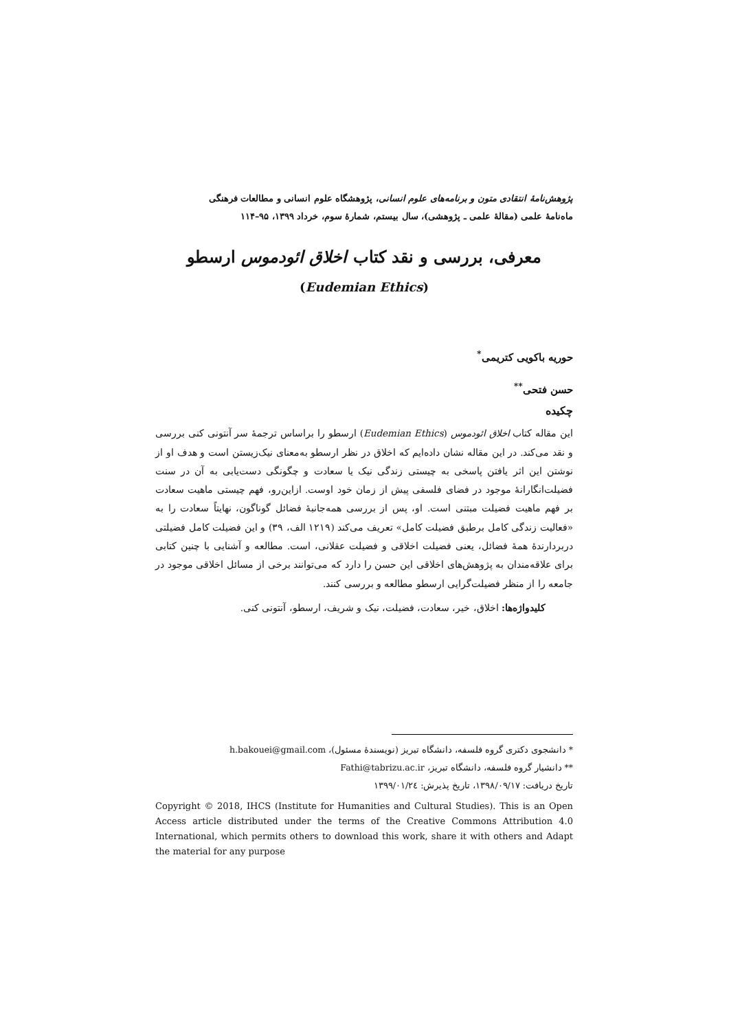پژوهش‌نامهٔ انتقادی متون و برنامه‌های علوم انسانی، پژوهشگاه علوم انسانی و مطالعات فرهنگی
ماه‌نامهٔ علمی (مقالهٔ علمی ـ پژوهشی)، سال بیستم، شمارهٔ سوم، خرداد ۱۳۹۹، ۹۵–۱۱۴
معرفی، بررسی و نقد کتاب اخلاق ائودموس ارسطو
(Eudemian Ethics)
حوریه باکویی کتریمی<sup>*</sup>
حسن فتحی<sup>**</sup>
چکیده
این مقاله کتاب اخلاق ائودموس (Eudemian Ethics) ارسطو را براساس ترجمهٔ سر آنتونی کنی بررسی و نقد می‌کند. در این مقاله نشان داده‌ایم که اخلاق در نظر ارسطو به‌معنای نیک‌زیستن است و هدف او از نوشتن این اثر یافتن پاسخی به چیستی زندگی نیک یا سعادت و چگونگی دست‌یابی به آن در سنت فضیلت‌انگارانهٔ موجود در فضای فلسفی پیش از زمان خود اوست. ازاین‌رو، فهم چیستی ماهیت سعادت بر فهم ماهیت فضیلت مبتنی است. او، پس از بررسی همه‌جانبهٔ فضائل گوناگون، نهایتاً سعادت را به «فعالیت زندگی کامل برطبق فضیلت کامل» تعریف می‌کند (۱۲۱۹ الف، ۳۹) و این فضیلت کامل فضیلتی دربردارندهٔ همهٔ فضائل، یعنی فضیلت اخلاقی و فضیلت عقلانی، است. مطالعه و آشنایی با چنین کتابی برای علاقه‌مندان به پژوهش‌های اخلاقی این حسن را دارد که می‌توانند برخی از مسائل اخلاقی موجود در جامعه را از منظر فضیلت‌گرایی ارسطو مطالعه و بررسی کنند.
کلیدواژه‌ها: اخلاق، خیر، سعادت، فضیلت، نیک و شریف، ارسطو، آنتونی کنی.
* دانشجوی دکتری گروه فلسفه، دانشگاه تبریز (نویسندهٔ مسئول)، h.bakouei@gmail.com
** دانشیار گروه فلسفه، دانشگاه تبریز، Fathi@tabrizu.ac.ir
تاریخ دریافت: ۱۳۹۸/۰۹/۱۷، تاریخ پذیرش: ۱۳۹۹/۰۱/۲٤
Copyright © 2018, IHCS (Institute for Humanities and Cultural Studies). This is an Open Access article distributed under the terms of the Creative Commons Attribution 4.0 International, which permits others to download this work, share it with others and Adapt the material for any purpose